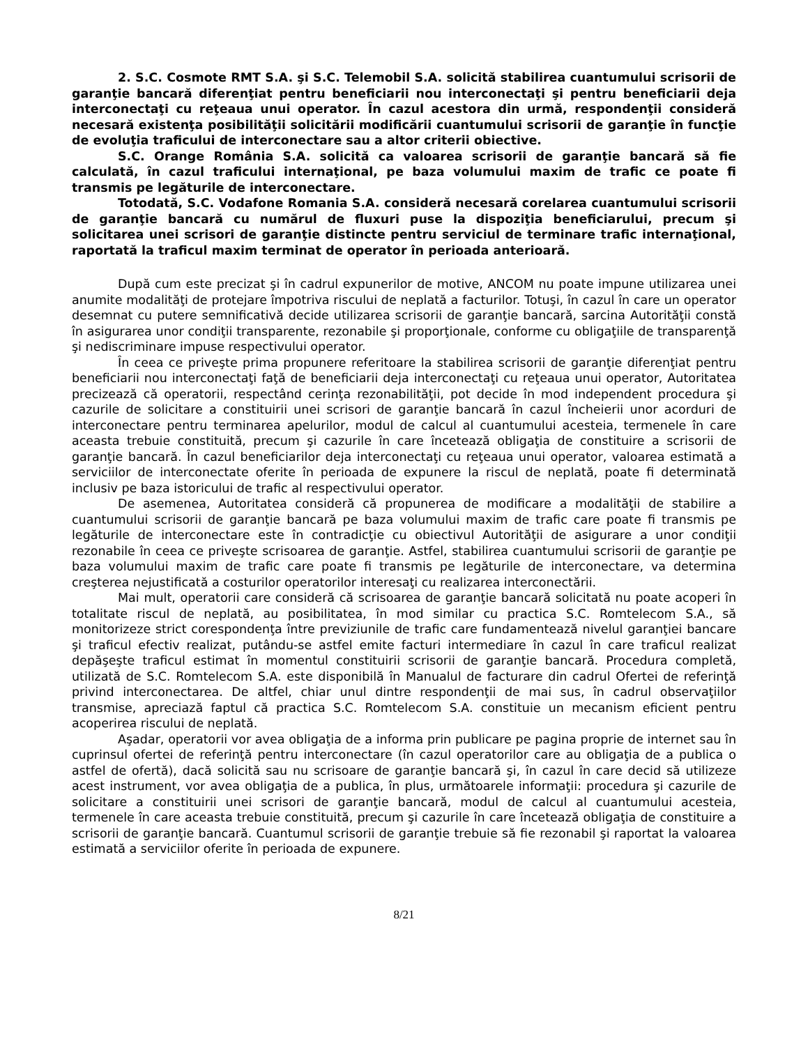2. S.C. Cosmote RMT S.A. şi S.C. Telemobil S.A. solicită stabilirea cuantumului scrisorii de garanţie bancară diferenţiat pentru beneficiarii nou interconectaţi şi pentru beneficiarii deja interconectaţi cu reţeaua unui operator. În cazul acestora din urmă, respondenţii consideră necesară existenţa posibilităţii solicitării modificării cuantumului scrisorii de garanţie în funcţie de evoluţia traficului de interconectare sau a altor criterii obiective.
S.C. Orange România S.A. solicită ca valoarea scrisorii de garanţie bancară să fie calculată, în cazul traficului internaţional, pe baza volumului maxim de trafic ce poate fi transmis pe legăturile de interconectare.
Totodată, S.C. Vodafone Romania S.A. consideră necesară corelarea cuantumului scrisorii de garanţie bancară cu numărul de fluxuri puse la dispoziţia beneficiarului, precum şi solicitarea unei scrisori de garanţie distincte pentru serviciul de terminare trafic internaţional, raportată la traficul maxim terminat de operator în perioada anterioară.
După cum este precizat şi în cadrul expunerilor de motive, ANCOM nu poate impune utilizarea unei anumite modalităţi de protejare împotriva riscului de neplată a facturilor. Totuşi, în cazul în care un operator desemnat cu putere semnificativă decide utilizarea scrisorii de garanţie bancară, sarcina Autorităţii constă în asigurarea unor condiţii transparente, rezonabile şi proporţionale, conforme cu obligaţiile de transparenţă şi nediscriminare impuse respectivului operator.
În ceea ce priveşte prima propunere referitoare la stabilirea scrisorii de garanţie diferenţiat pentru beneficiarii nou interconectaţi faţă de beneficiarii deja interconectaţi cu reţeaua unui operator, Autoritatea precizează că operatorii, respectând cerinţa rezonabilităţii, pot decide în mod independent procedura şi cazurile de solicitare a constituirii unei scrisori de garanţie bancară în cazul încheierii unor acorduri de interconectare pentru terminarea apelurilor, modul de calcul al cuantumului acesteia, termenele în care aceasta trebuie constituită, precum şi cazurile în care încetează obligaţia de constituire a scrisorii de garanţie bancară. În cazul beneficiarilor deja interconectaţi cu reţeaua unui operator, valoarea estimată a serviciilor de interconectate oferite în perioada de expunere la riscul de neplată, poate fi determinată inclusiv pe baza istoricului de trafic al respectivului operator.
De asemenea, Autoritatea consideră că propunerea de modificare a modalităţii de stabilire a cuantumului scrisorii de garanţie bancară pe baza volumului maxim de trafic care poate fi transmis pe legăturile de interconectare este în contradicţie cu obiectivul Autorităţii de asigurare a unor condiţii rezonabile în ceea ce priveşte scrisoarea de garanţie. Astfel, stabilirea cuantumului scrisorii de garanţie pe baza volumului maxim de trafic care poate fi transmis pe legăturile de interconectare, va determina creşterea nejustificată a costurilor operatorilor interesaţi cu realizarea interconectării.
Mai mult, operatorii care consideră că scrisoarea de garanţie bancară solicitată nu poate acoperi în totalitate riscul de neplată, au posibilitatea, în mod similar cu practica S.C. Romtelecom S.A., să monitorizeze strict corespondenţa între previziunile de trafic care fundamentează nivelul garanţiei bancare şi traficul efectiv realizat, putându-se astfel emite facturi intermediare în cazul în care traficul realizat depăşeşte traficul estimat în momentul constituirii scrisorii de garanţie bancară. Procedura completă, utilizată de S.C. Romtelecom S.A. este disponibilă în Manualul de facturare din cadrul Ofertei de referinţă privind interconectarea. De altfel, chiar unul dintre respondenţii de mai sus, în cadrul observaţiilor transmise, apreciază faptul că practica S.C. Romtelecom S.A. constituie un mecanism eficient pentru acoperirea riscului de neplată.
Aşadar, operatorii vor avea obligaţia de a informa prin publicare pe pagina proprie de internet sau în cuprinsul ofertei de referinţă pentru interconectare (în cazul operatorilor care au obligaţia de a publica o astfel de ofertă), dacă solicită sau nu scrisoare de garanţie bancară şi, în cazul în care decid să utilizeze acest instrument, vor avea obligaţia de a publica, în plus, următoarele informaţii: procedura şi cazurile de solicitare a constituirii unei scrisori de garanţie bancară, modul de calcul al cuantumului acesteia, termenele în care aceasta trebuie constituită, precum şi cazurile în care încetează obligaţia de constituire a scrisorii de garanţie bancară. Cuantumul scrisorii de garanţie trebuie să fie rezonabil şi raportat la valoarea estimată a serviciilor oferite în perioada de expunere.
8/21